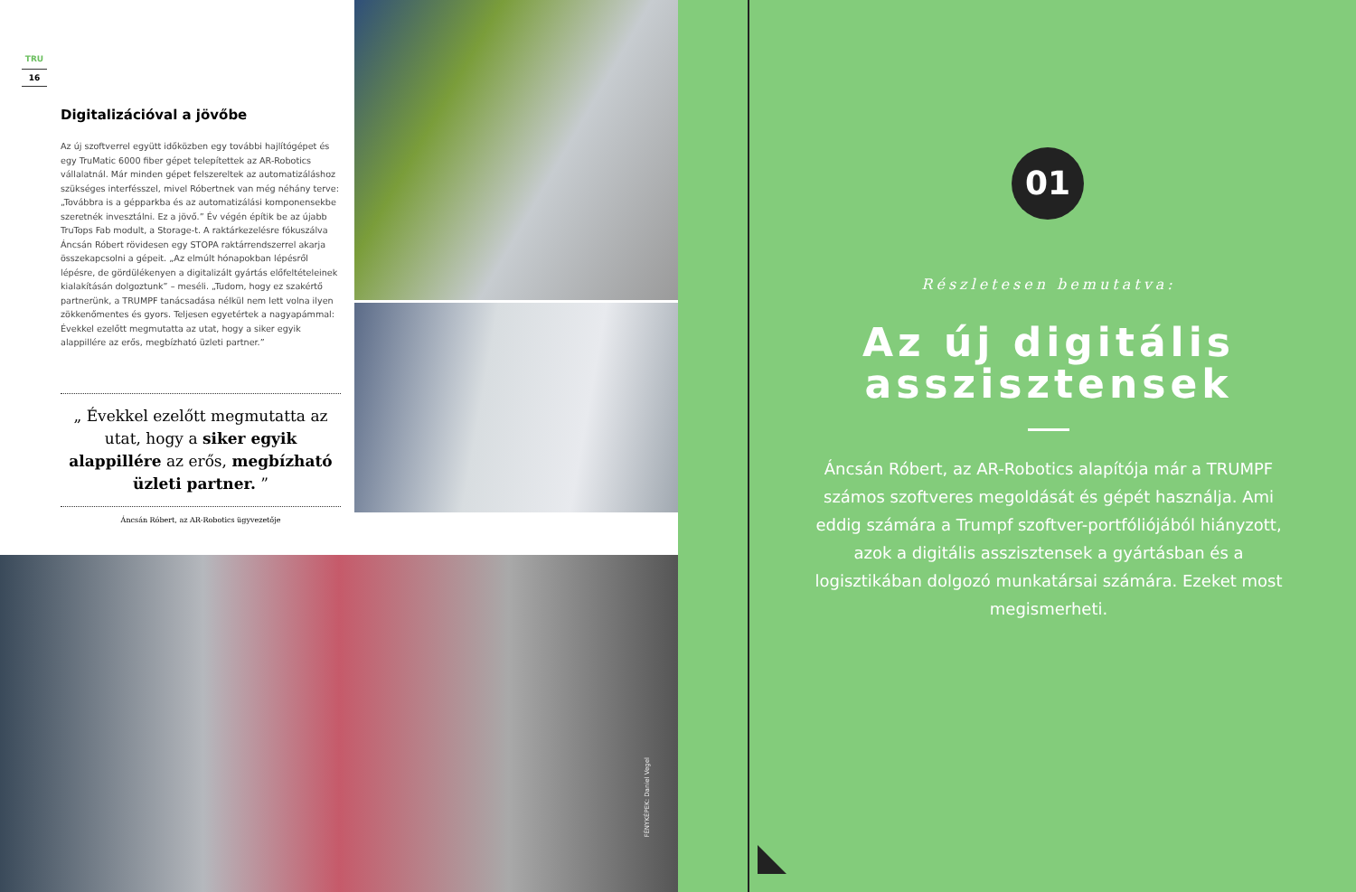TRU
16
Digitalizációval a jövőbe
Az új szoftverrel együtt időközben egy további hajlítógépet és egy TruMatic 6000 fiber gépet telepítettek az AR-Robotics vállalatnál. Már minden gépet felszereltek az automatizáláshoz szükséges inter­fésszel, mivel Róbertnek van még néhány terve: „Továbbra is a gép­parkba és az automatizálási komponensekbe szeretnék invesztálni. Ez a jövő.” Év végén építik be az újabb TruTops Fab modult, a Stora­ge-t. A raktárkezelésre fókuszálva Áncsán Róbert rövidesen egy STOPA raktárrendszerrel akarja összekapcsolni a gépeit. „Az elmúlt hónapokban lépésről lépésre, de gördülékenyen a digitalizált gyártás előfeltételeinek kialakításán dolgoztunk” – meséli. „Tudom, hogy ez szakértő partnerünk, a TRUMPF tanácsadása nélkül nem lett volna ilyen zökkenőmentes és gyors. Teljesen egyetértek a nagyapámmal: Évekkel ezelőtt megmutatta az utat, hogy a siker egyik alappillére az erős, megbízható üzleti partner.”
„ Évekkel ezelőtt megmutatta az utat, hogy a siker egyik alappillére az erős, megbízható üzleti partner. ”
Áncsán Róbert, az AR-Robotics ügyvezetője
FÉNYKÉPEK: Daniel Vegel
01
Részletesen bemutatva:
Az új digitális asszisztensek
Áncsán Róbert, az AR-Robotics alapítója már a TRUMPF számos szoftveres megoldását és gépét használja. Ami eddig számára a Trumpf szoftver-portfóliójából hiányzott, azok a digitális asszisztensek a gyártásban és a logisztikában dolgozó munkatársai számára. Ezeket most megismerheti.